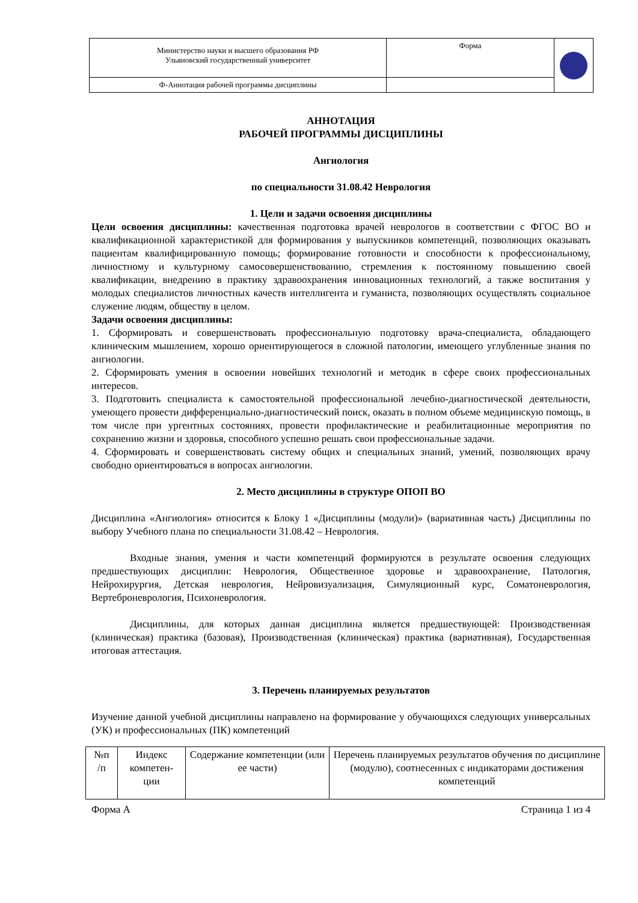| Министерство науки и высшего образования РФ Ульяновский государственный университет | Форма | |
| Ф-Аннотация рабочей программы дисциплины | | |
АННОТАЦИЯ
РАБОЧЕЙ ПРОГРАММЫ ДИСЦИПЛИНЫ
Ангиология
по специальности 31.08.42 Неврология
1. Цели и задачи освоения дисциплины
Цели освоения дисциплины: качественная подготовка врачей неврологов в соответствии с ФГОС ВО и квалификационной характеристикой для формирования у выпускников компетенций, позволяющих оказывать пациентам квалифицированную помощь; формирование готовности и способности к профессиональному, личностному и культурному самосовершенствованию, стремления к постоянному повышению своей квалификации, внедрению в практику здравоохранения инновационных технологий, а также воспитания у молодых специалистов личностных качеств интеллигента и гуманиста, позволяющих осуществлять социальное служение людям, обществу в целом.
Задачи освоения дисциплины:
1. Сформировать и совершенствовать профессиональную подготовку врача-специалиста, обладающего клиническим мышлением, хорошо ориентирующегося в сложной патологии, имеющего углубленные знания по ангиологии.
2. Сформировать умения в освоении новейших технологий и методик в сфере своих профессиональных интересов.
3. Подготовить специалиста к самостоятельной профессиональной лечебно-диагностической деятельности, умеющего провести дифференциально-диагностический поиск, оказать в полном объеме медицинскую помощь, в том числе при ургентных состояниях, провести профилактические и реабилитационные мероприятия по сохранению жизни и здоровья, способного успешно решать свои профессиональные задачи.
4. Сформировать и совершенствовать систему общих и специальных знаний, умений, позволяющих врачу свободно ориентироваться в вопросах ангиологии.
2. Место дисциплины в структуре ОПОП ВО
Дисциплина «Ангиология» относится к Блоку 1 «Дисциплины (модули)» (вариативная часть) Дисциплины по выбору Учебного плана по специальности 31.08.42 – Неврология.
Входные знания, умения и части компетенций формируются в результате освоения следующих предшествующих дисциплин: Неврология, Общественное здоровье и здравоохранение, Патология, Нейрохирургия, Детская неврология, Нейровизуализация, Симуляционный курс, Соматоневрология, Вертеброневрология, Психоневрология.
Дисциплины, для которых данная дисциплина является предшествующей: Производственная (клиническая) практика (базовая), Производственная (клиническая) практика (вариативная), Государственная итоговая аттестация.
3. Перечень планируемых результатов
Изучение данной учебной дисциплины направлено на формирование у обучающихся следующих универсальных (УК) и профессиональных (ПК) компетенций
| №п /п | Индекс компетен- ции | Содержание компетенции (или ее части) | Перечень планируемых результатов обучения по дисциплине (модулю), соотнесенных с индикаторами достижения компетенций |
Форма А Страница 1 из 4